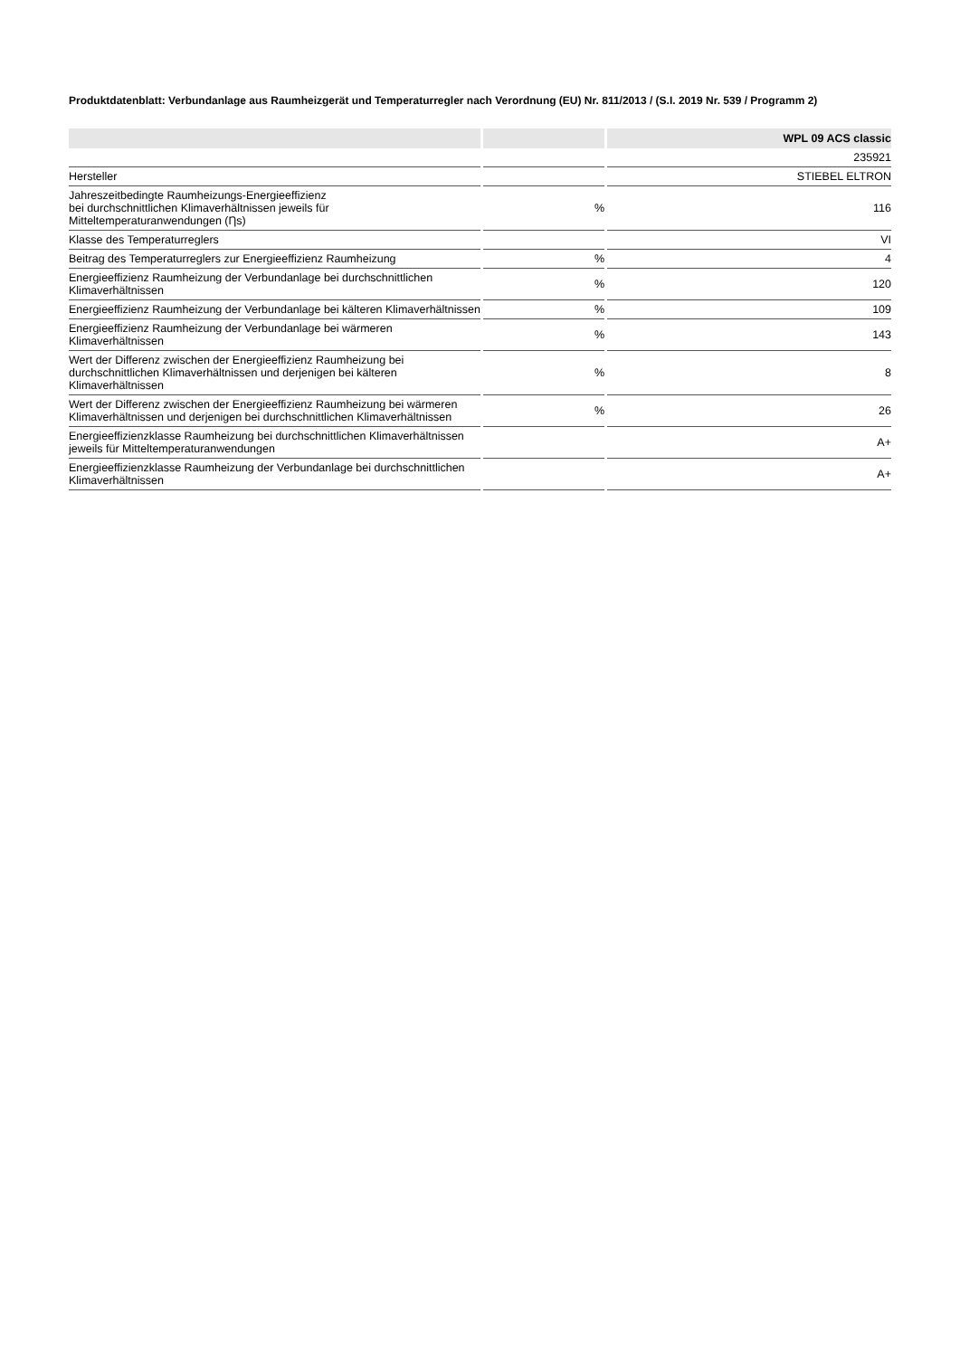Produktdatenblatt: Verbundanlage aus Raumheizgerät und Temperaturregler nach Verordnung (EU) Nr. 811/2013 / (S.I. 2019 Nr. 539 / Programm 2)
| | | WPL 09 ACS classic |
| --- | --- | --- |
| | | 235921 |
| Hersteller | | STIEBEL ELTRON |
| Jahreszeitbedingte Raumheizungs-Energieeffizienz bei durchschnittlichen Klimaverhältnissen jeweils für Mitteltemperaturanwendungen (Ƞs) | % | 116 |
| Klasse des Temperaturreglers | | VI |
| Beitrag des Temperaturreglers zur Energieeffizienz Raumheizung | % | 4 |
| Energieeffizienz Raumheizung der Verbundanlage bei durchschnittlichen Klimaverhältnissen | % | 120 |
| Energieeffizienz Raumheizung der Verbundanlage bei kälteren Klimaverhältnissen | % | 109 |
| Energieeffizienz Raumheizung der Verbundanlage bei wärmeren Klimaverhältnissen | % | 143 |
| Wert der Differenz zwischen der Energieeffizienz Raumheizung bei durchschnittlichen Klimaverhältnissen und derjenigen bei kälteren Klimaverhältnissen | % | 8 |
| Wert der Differenz zwischen der Energieeffizienz Raumheizung bei wärmeren Klimaverhältnissen und derjenigen bei durchschnittlichen Klimaverhältnissen | % | 26 |
| Energieeffizienzklasse Raumheizung bei durchschnittlichen Klimaverhältnissen jeweils für Mitteltemperaturanwendungen | | A+ |
| Energieeffizienzklasse Raumheizung der Verbundanlage bei durchschnittlichen Klimaverhältnissen | | A+ |